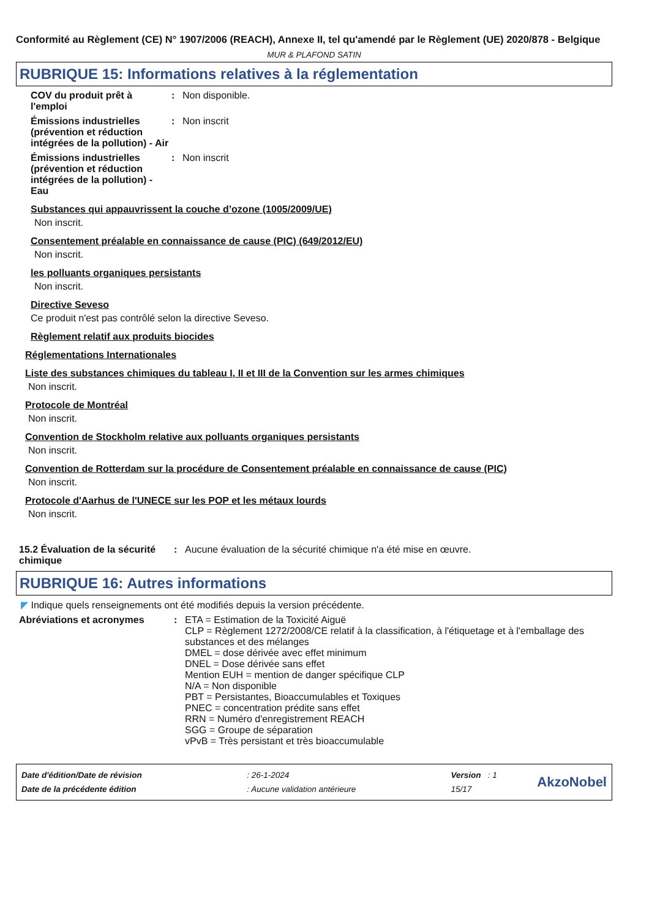Conformité au Règlement (CE) N° 1907/2006 (REACH), Annexe II, tel qu'amendé par le Règlement (UE) 2020/878 - Belgique
MUR & PLAFOND SATIN
RUBRIQUE 15: Informations relatives à la réglementation
COV du produit prêt à l'emploi
: Non disponible.
Émissions industrielles (prévention et réduction intégrées de la pollution) - Air
: Non inscrit
Émissions industrielles (prévention et réduction intégrées de la pollution) - Eau
: Non inscrit
Substances qui appauvrissent la couche d’ozone (1005/2009/UE)
Non inscrit.
Consentement préalable en connaissance de cause (PIC) (649/2012/EU)
Non inscrit.
les polluants organiques persistants
Non inscrit.
Directive Seveso
Ce produit n'est pas contrôlé selon la directive Seveso.
Règlement relatif aux produits biocides
Réglementations Internationales
Liste des substances chimiques du tableau I, II et III de la Convention sur les armes chimiques
Non inscrit.
Protocole de Montréal
Non inscrit.
Convention de Stockholm relative aux polluants organiques persistants
Non inscrit.
Convention de Rotterdam sur la procédure de Consentement préalable en connaissance de cause (PIC)
Non inscrit.
Protocole d'Aarhus de l'UNECE sur les POP et les métaux lourds
Non inscrit.
15.2 Évaluation de la sécurité chimique
: Aucune évaluation de la sécurité chimique n'a été mise en œuvre.
RUBRIQUE 16: Autres informations
◤ Indique quels renseignements ont été modifiés depuis la version précédente.
Abréviations et acronymes : ETA = Estimation de la Toxicité Aiguë
CLP = Règlement 1272/2008/CE relatif à la classification, à l'étiquetage et à l'emballage des substances et des mélanges
DMEL = dose dérivée avec effet minimum
DNEL = Dose dérivée sans effet
Mention EUH = mention de danger spécifique CLP
N/A = Non disponible
PBT = Persistantes, Bioaccumulables et Toxiques
PNEC = concentration prédite sans effet
RRN = Numéro d'enregistrement REACH
SGG = Groupe de séparation
vPvB = Très persistant et très bioaccumulable
| Date d'édition/Date de révision | : 26-1-2024 | Version : 1 |
| Date de la précédente édition | : Aucune validation antérieure | 15/17 |
AkzoNobel